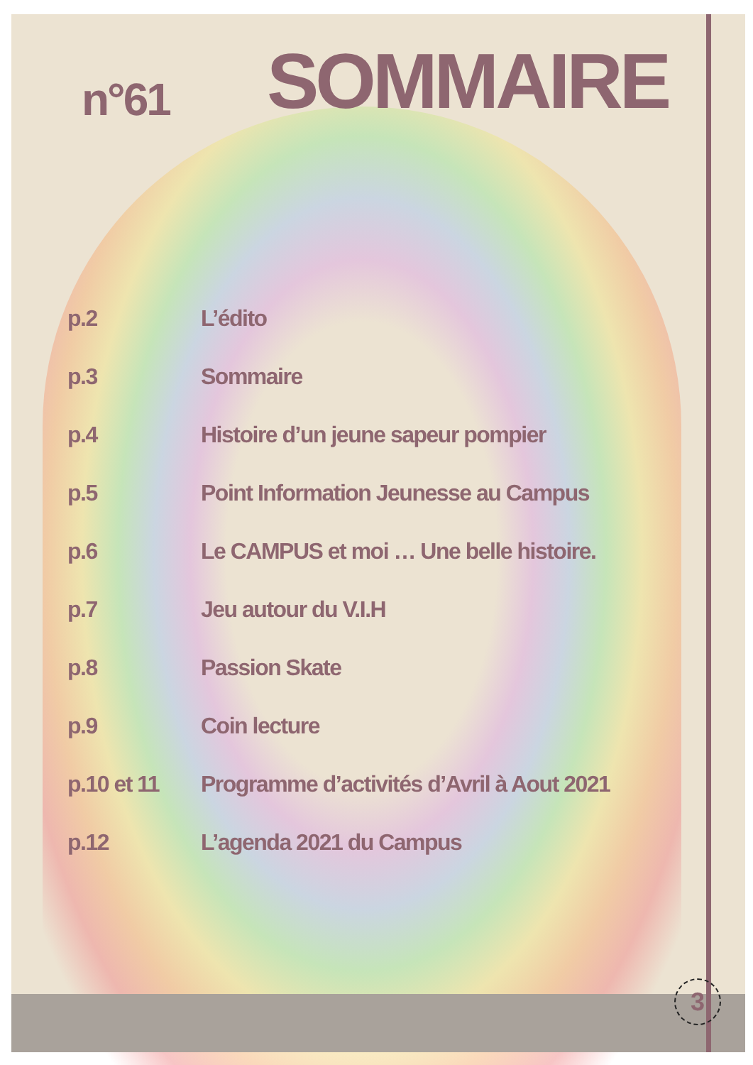n°61
SOMMAIRE
| p.2 | L’édito |
| p.3 | Sommaire |
| p.4 | Histoire d’un jeune sapeur pompier |
| p.5 | Point Information Jeunesse au Campus |
| p.6 | Le CAMPUS et moi … Une belle histoire. |
| p.7 | Jeu autour du V.I.H |
| p.8 | Passion Skate |
| p.9 | Coin lecture |
| p.10 et 11 | Programme d’activités d’Avril à Aout 2021 |
| p.12 | L’agenda 2021 du Campus |
3